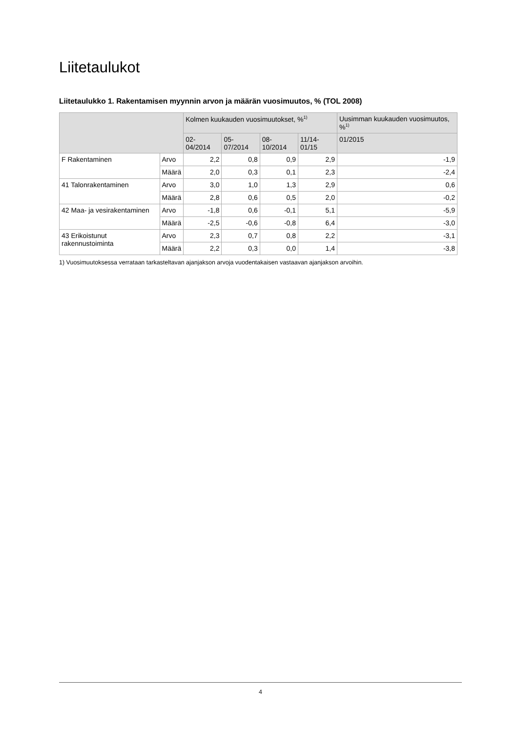Liitetaulukot
Liitetaulukko 1. Rakentamisen myynnin arvon ja määrän vuosimuutos, % (TOL 2008)
| | | Kolmen kuukauden vuosimuutokset, %<sup>1)</sup> | | | | Uusimman kuukauden vuosimuutos, %<sup>1)</sup> |
| --- | --- | --- | --- | --- | --- | --- |
| | | 02-04/2014 | 05-07/2014 | 08-10/2014 | 11/14-01/15 | 01/2015 |
| F Rakentaminen | Arvo | 2,2 | 0,8 | 0,9 | 2,9 | -1,9 |
| | Määrä | 2,0 | 0,3 | 0,1 | 2,3 | -2,4 |
| 41 Talonrakentaminen | Arvo | 3,0 | 1,0 | 1,3 | 2,9 | 0,6 |
| | Määrä | 2,8 | 0,6 | 0,5 | 2,0 | -0,2 |
| 42 Maa- ja vesirakentaminen | Arvo | -1,8 | 0,6 | -0,1 | 5,1 | -5,9 |
| | Määrä | -2,5 | -0,6 | -0,8 | 6,4 | -3,0 |
| 43 Erikoistunut rakennustoiminta | Arvo | 2,3 | 0,7 | 0,8 | 2,2 | -3,1 |
| | Määrä | 2,2 | 0,3 | 0,0 | 1,4 | -3,8 |
1) Vuosimuutoksessa verrataan tarkasteltavan ajanjakson arvoja vuodentakaisen vastaavan ajanjakson arvoihin.
4